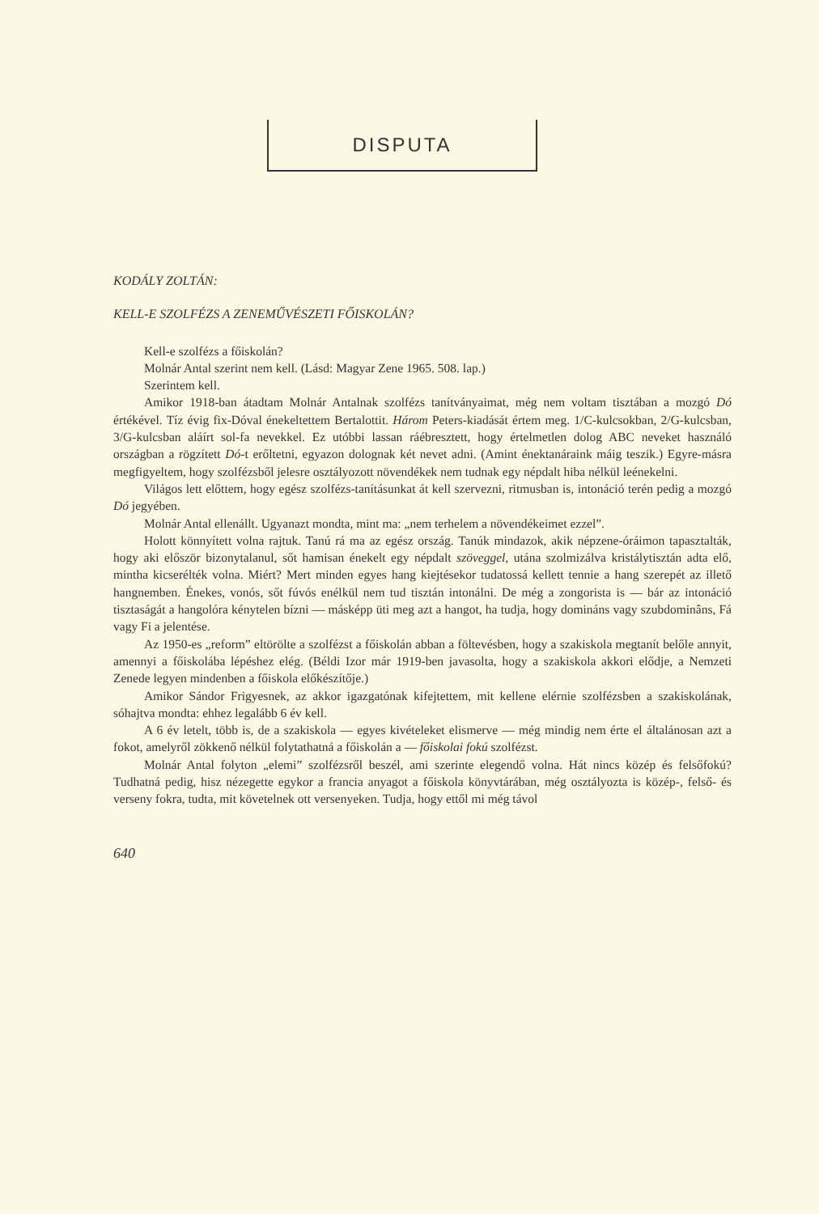DISPUTA
KODÁLY ZOLTÁN:
KELL-E SZOLFÉZS A ZENEMŰVÉSZETI FŐISKOLÁN?
Kell-e szolfézs a főiskolán?
Molnár Antal szerint nem kell. (Lásd: Magyar Zene 1965. 508. lap.)
Szerintem kell.
Amikor 1918-ban átadtam Molnár Antalnak szolfézs tanítványaimat, még nem voltam tisztában a mozgó Dó értékével. Tíz évig fix-Dóval énekeltettem Bertalottit. Három Peters-kiadását értem meg. 1/C-kulcsokban, 2/G-kulcsban, 3/G-kulcsban aláírt sol-fa nevekkel. Ez utóbbi lassan ráébresztett, hogy értelmetlen dolog ABC neveket használó országban a rögzített Dó-t erőltetni, egyazon dolognak két nevet adni. (Amint énektanáraink máig teszik.) Egyre-másra megfigyeltem, hogy szolfézsből jelesre osztályozott növendékek nem tudnak egy népdalt hiba nélkül leénekelni.
Világos lett előttem, hogy egész szolfézs-tanításunkat át kell szervezni, ritmusban is, intonáció terén pedig a mozgó Dó jegyében.
Molnár Antal ellenállt. Ugyanazt mondta, mint ma: „nem terhelem a növendékeimet ezzel”.
Holott könnyített volna rajtuk. Tanú rá ma az egész ország. Tanúk mindazok, akik népzene-óráimon tapasztalták, hogy aki először bizonytalanul, sőt hamisan énekelt egy népdalt szöveggel, utána szolmizálva kristálytisztán adta elő, mintha kicserélték volna. Miért? Mert minden egyes hang kiejtésekor tudatossá kellett tennie a hang szerepét az illető hangnemben. Énekes, vonós, sőt fúvós enélkül nem tud tisztán intonálni. De még a zongorista is — bár az intonáció tisztaságát a hangolóra kénytelen bízni — másképp üti meg azt a hangot, ha tudja, hogy domináns vagy szubdominâns, Fá vagy Fi a jelentése.
Az 1950-es „reform” eltörölte a szolfézst a főiskolán abban a föltevésben, hogy a szakiskola megtanít belőle annyit, amennyi a főiskolába lépéshez elég. (Béldi Izor már 1919-ben javasolta, hogy a szakiskola akkori elődje, a Nemzeti Zenede legyen mindenben a főiskola előkészítője.)
Amikor Sándor Frigyesnek, az akkor igazgatónak kifejtettem, mit kellene elérnie szolfézsben a szakiskolának, sóhajtva mondta: ehhez legalább 6 év kell.
A 6 év letelt, több is, de a szakiskola — egyes kivételeket elismerve — még mindig nem érte el általánosan azt a fokot, amelyről zökkenő nélkül folytathatná a főiskolán a — főiskolai fokú szolfézst.
Molnár Antal folyton „elemi” szolfézsről beszél, ami szerinte elegendő volna. Hát nincs közép és felsőfokú? Tudhatná pedig, hisz nézegette egykor a francia anyagot a főiskola könyvtárában, még osztályozta is közép-, felső- és verseny fokra, tudta, mit követelnek ott versenyeken. Tudja, hogy ettől mi még távol
640